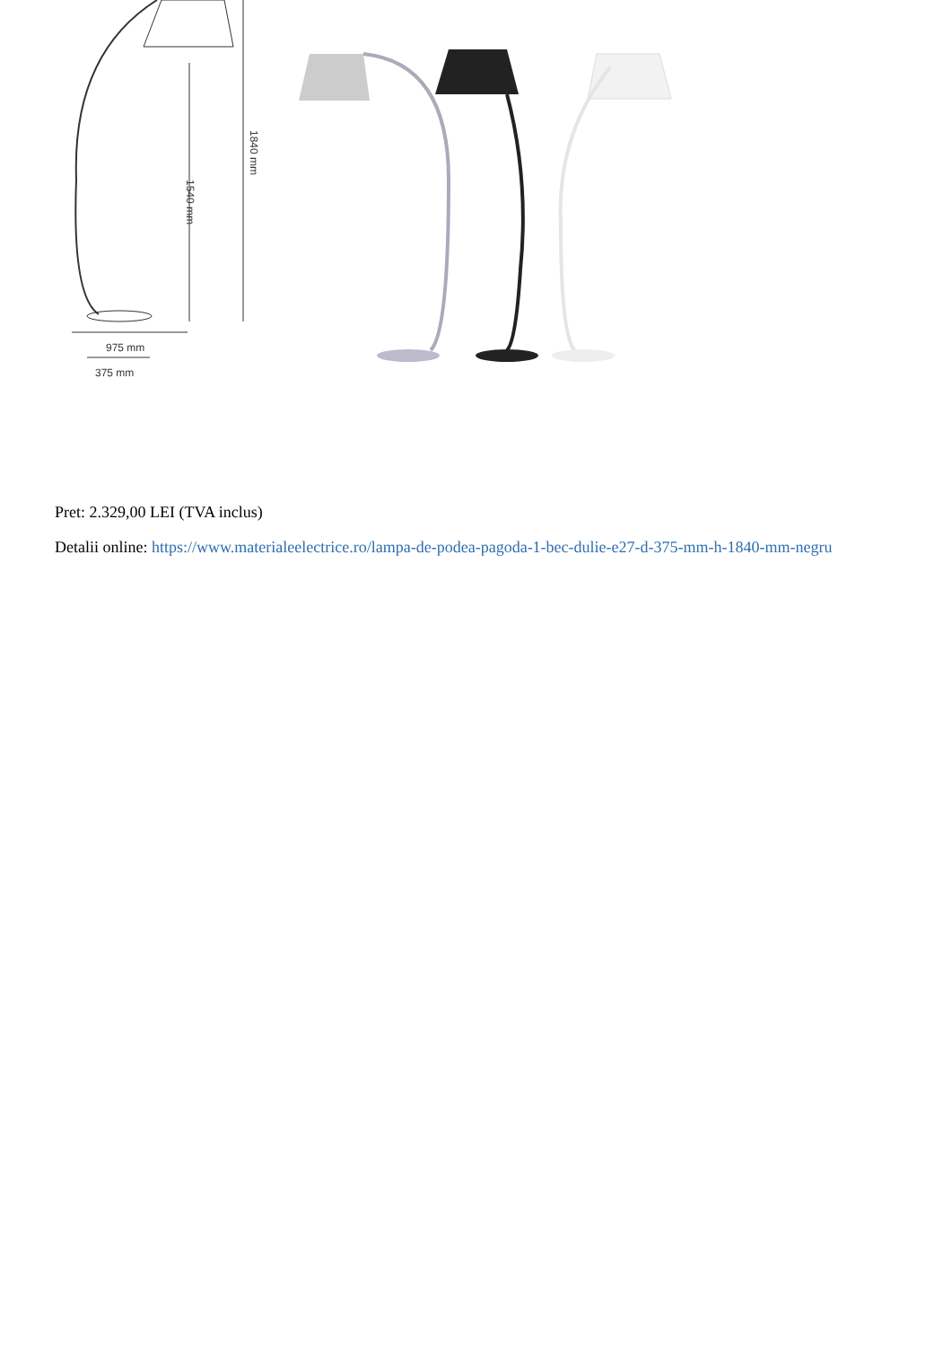975 mm
375 mm
1540 mm
1840 mm
Pret: 2.329,00 LEI (TVA inclus)
Detalii online: https://www.materialeelectrice.ro/lampa-de-podea-pagoda-1-bec-dulie-e27-d-375-mm-h-1840-mm-negru